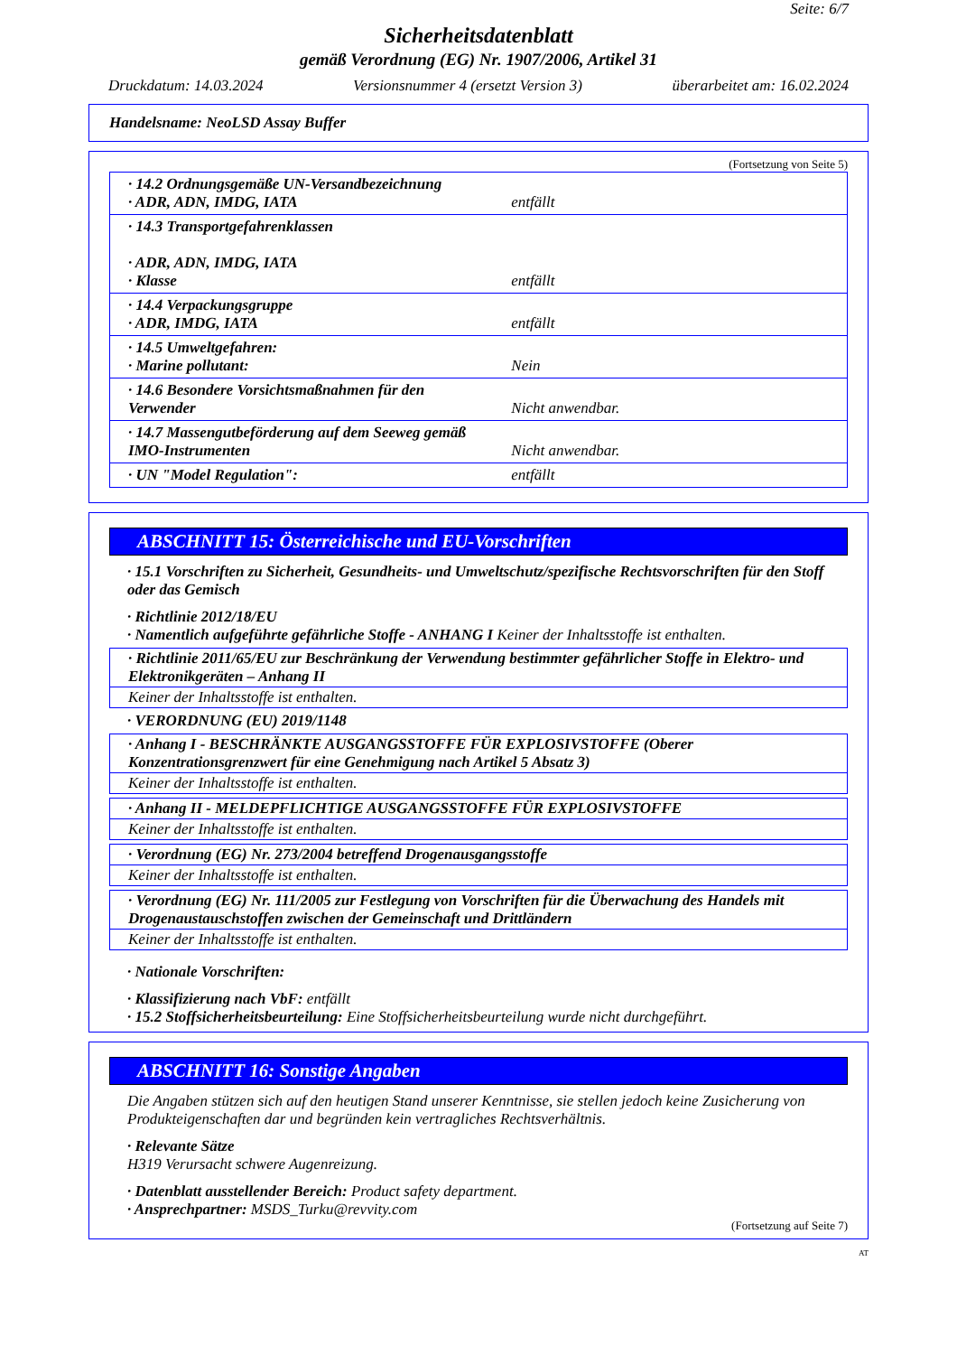Seite: 6/7
Sicherheitsdatenblatt
gemäß Verordnung (EG) Nr. 1907/2006, Artikel 31
Druckdatum: 14.03.2024 Versionsnummer 4 (ersetzt Version 3) überarbeitet am: 16.02.2024
Handelsname: NeoLSD Assay Buffer
(Fortsetzung von Seite 5)
| · 14.2 Ordnungsgemäße UN-Versandbezeichnung · ADR, ADN, IMDG, IATA | entfällt |
| · 14.3 Transportgefahrenklassen · ADR, ADN, IMDG, IATA · Klasse | entfällt |
| · 14.4 Verpackungsgruppe · ADR, IMDG, IATA | entfällt |
| · 14.5 Umweltgefahren: · Marine pollutant: | Nein |
| · 14.6 Besondere Vorsichtsmaßnahmen für den Verwender | Nicht anwendbar. |
| · 14.7 Massengutbeförderung auf dem Seeweg gemäß IMO-Instrumenten | Nicht anwendbar. |
| · UN "Model Regulation": | entfällt |
ABSCHNITT 15: Österreichische und EU-Vorschriften
· 15.1 Vorschriften zu Sicherheit, Gesundheits- und Umweltschutz/spezifische Rechtsvorschriften für den Stoff oder das Gemisch
· Richtlinie 2012/18/EU
· Namentlich aufgeführte gefährliche Stoffe - ANHANG I Keiner der Inhaltsstoffe ist enthalten.
· Richtlinie 2011/65/EU zur Beschränkung der Verwendung bestimmter gefährlicher Stoffe in Elektro- und Elektronikgeräten – Anhang II
Keiner der Inhaltsstoffe ist enthalten.
· VERORDNUNG (EU) 2019/1148
· Anhang I - BESCHRÄNKTE AUSGANGSSTOFFE FÜR EXPLOSIVSTOFFE (Oberer Konzentrationsgrenzwert für eine Genehmigung nach Artikel 5 Absatz 3)
Keiner der Inhaltsstoffe ist enthalten.
· Anhang II - MELDEPFLICHTIGE AUSGANGSSTOFFE FÜR EXPLOSIVSTOFFE
Keiner der Inhaltsstoffe ist enthalten.
· Verordnung (EG) Nr. 273/2004 betreffend Drogenausgangsstoffe
Keiner der Inhaltsstoffe ist enthalten.
· Verordnung (EG) Nr. 111/2005 zur Festlegung von Vorschriften für die Überwachung des Handels mit Drogenaustauschstoffen zwischen der Gemeinschaft und Drittländern
Keiner der Inhaltsstoffe ist enthalten.
· Nationale Vorschriften:
· Klassifizierung nach VbF: entfällt
· 15.2 Stoffsicherheitsbeurteilung: Eine Stoffsicherheitsbeurteilung wurde nicht durchgeführt.
ABSCHNITT 16: Sonstige Angaben
Die Angaben stützen sich auf den heutigen Stand unserer Kenntnisse, sie stellen jedoch keine Zusicherung von Produkteigenschaften dar und begründen kein vertragliches Rechtsverhältnis.
· Relevante Sätze
H319 Verursacht schwere Augenreizung.
· Datenblatt ausstellender Bereich: Product safety department.
· Ansprechpartner: MSDS_Turku@revvity.com
(Fortsetzung auf Seite 7)
AT